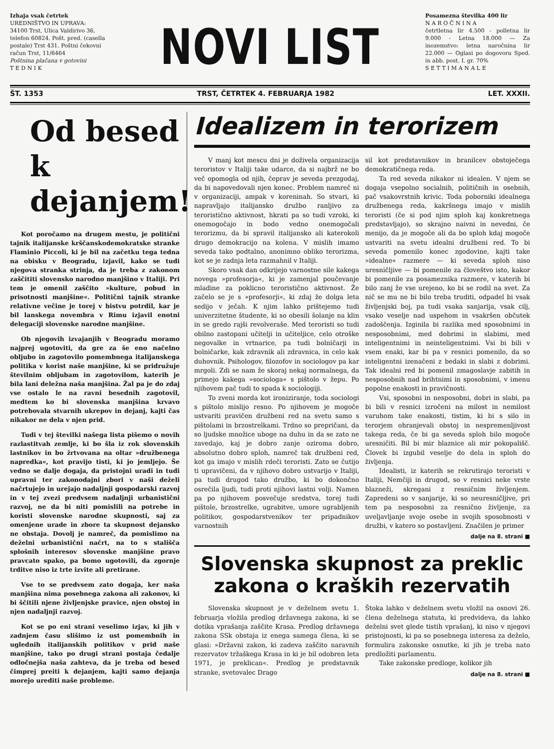Izhaja vsak četrtek
UREDNIŠTVO IN UPRAVA:
34100 Trst, Ulica Valdirivo 36, telefon 60824. Pošt. pred. (casella postale) Trst 431. Poštni čekovni račun Trst, 11/6464
Poštnina plačana v gotovini
T E D N I K
NOVI LIST
Posamezna številka 400 lir
N A R O Č N I N A
četrtletna lir 4.500 - polletna lir 9.000 - Letna 18.000 — Za inozemstvo: letna naročnina lir 22.000 — Oglasi po dogovoru Sped. in abb. post. I. gr. 70%
S E T T I M A N A L E
ŠT. 1353 TRST, ČETRTEK 4. FEBRUARJA 1982 LET. XXXII.
Od besed
k
dejanjem!
Kot poročamo na drugem mestu, je politični tajnik italijanske krščanskodemokratske stranke Flaminio Piccoli, ki je bil na začetku tega tedna na obisku v Beogradu, izjavil, kako se tudi njegova stranka strinja, da je treba z zakonom zaščititi slovensko narodno manjšino v Italiji. Pri tem je omenil zaščito »kulture, pobud in prisotnosti manjšine«. Politični tajnik stranke relativne večine je torej v bistvu potrdil, kar je bil lanskega novembra v Rimu izjavil enotni delegaciji slovenske narodne manjšine.
Ob njegovih izvajanjih v Beogradu moramo najprej ugotoviti, da gre za še eno načelno obljubo in zagotovilo pomembnega italijanskega politika v korist naše manjšine, ki se pridružuje številnim obljubam in zagotovilom, katerih je bila lani deležna naša manjšina. Žal pa je do zdaj vse ostalo le na ravni besednih zagotovil, medtem ko bi slovenska manjšina krvavo potrebovala stvarnih ukrepov in dejanj, kajti čas nikakor ne dela v njen prid.
Tudi v tej številki našega lista pišemo o novih razlastitvah zemlje, ki bo šla iz rok slovenskih lastnikov in bo žrtvovana na oltar »družbenega napredka«, kot pravijo tisti, ki jo jemljejo. Še vedno se dalje dogaja, da pristojni uradi in tudi upravni ter zakonodajni zbori v naši deželi načrtujejo in urejajo nadaljnji gospodarski razvoj in v tej zvezi predvsem nadaljnji urbanistični razvoj, ne da bi niti pomislili na potrebe in koristi slovenske narodne skupnosti, saj za omenjene urade in zbore ta skupnost dejansko ne obstaja. Dovolj je namreč, da pomislimo na deželni urbanistični načrt, na to s stališča splošnih interesov slovenske manjšine pravo pravcato spako, pa bomo ugotovili, da zgornje trditve niso iz trte izvite ali pretirane.
Vse to se predvsem zato dogaja, ker naša manjšina nima posebnega zakona ali zakonov, ki bi ščitili njene življenjske pravice, njen obstoj in njen nadaljnji razvoj.
Kot se po eni strani veselimo izjav, ki jih v zadnjem času slišimo iz ust pomembnih in uglednih italijanskih politikov v prid naše manjšine, tako po drugi strani postaja čedalje odločnejša naša zahteva, da je treba od besed čimprej preiti k dejanjem, kajti samo dejanja morejo urediti naše probleme.
Idealizem in terorizem
V manj kot mescu dni je doživela organizacija teroristov v Italiji take udarce, da si najbrž ne bo več opomogla od njih, čeprav je seveda prezgodaj, da bi napovedovali njen konec. Problem namreč ni v organizaciji, ampak v koreninah. So stvari, ki napravljajo italijansko družbo ranljivo za teroristično aktivnost, hkrati pa so tudi vzroki, ki onemogočajo in bodo vedno onemogočali terorizmu, da bi spravil italijansko ali katerokoli drugo demokracijo na kolena. V mislih imamo seveda tako podtalno, anonimno obliko terorizma, kot se je zadnja leta razmahnil v Italiji.
Skoro vsak dan odkrijejo varnostne sile kakega novega »profesorja«, ki je zamenjal poučevanje mladine za poklicno teroristično aktivnost. Že začelo se je s »profesorji«, ki zdaj že dolga leta sedijo v ječah. K njim lahko prištejemo tudi univerzitetne študente, ki so obesili šolanje na klin in se gredo rajši revolveraše. Med teroristi so tudi obilno zastopani učitelji in učiteljice, celo otroške negovalke in vrtnarice, pa tudi bolničarji in bolničarke, kak zdravnik ali zdravnica, in celo kak duhovnik. Psihologov, filozofov in sociologov pa kar mrgoli. Zdi se nam že skoraj nekaj normalnega, da primejo kakega »sociologa« s pištolo v žepu. Po njihovem pač tudi to spada k sociologiji.
To zveni morda kot ironiziranje, toda sociologi s pištolo mislijo resno. Po njihovem je mogoče ustvariti pravičen družbeni red na svetu samo s pištolami in brzostrelkami. Trdno so prepričani, da so ljudske množice uboge na duhu in da se zato ne zavedajo, kaj je dobro zanje oziroma dobro, absolutno dobro sploh, namreč tak družbeni red, kot ga imajo v mislih rdeči teroristi. Zato se čutijo ti upravičeni, da v njihovo dobro ustvarijo v Italiji, pa tudi drugod tako družbo, ki bo dokončno osrečila ljudi, tudi proti njihovi lastni volji. Namen pa po njihovem posvečuje sredstva, torej tudi pištole, brzostrelke, ugrabitve, umore ugrabljenih politikov, gospodarstvenikov ter pripadnikov varnostnih
sil kot predstavnikov in branilcev obstoječega demokratičnega reda.
Ta red seveda nikakor ni idealen. V njem se dogaja vsepolno socialnih, političnih in osebnih, pač vsakovrstnih krivic. Toda poborniki idealnega družbenega reda, kakršnega imajo v mislih teroristi (če si pod njim sploh kaj konkretnega predstavljajo), so skrajno naivni in nevedni, če menijo, da je mogoče ali da bo sploh kdaj mogoče ustvariti na svetu idealni družbeni red. To bi seveda pomenilo konec zgodovine, kajti take »idealne« razmere — ki seveda sploh niso uresničljive — bi pomenile za človeštvo isto, kakor bi pomenile za posameznika razmere, v katerih bi bilo zanj že vse urejeno, ko bi se rodil na svet. Za nič se mu ne bi bilo treba truditi, odpadel bi vsak življenjski boj, pa tudi vsaka sanjarija, vsak cilj, vsako veselje nad uspehom in vsakršen občutek zadoščenja. Izginila bi razlika med sposobnimi in nesposobnimi, med dobrimi in slabimi, med inteligentnimi in neinteligentnimi. Vsi bi bili v vsem enaki, kar bi pa v resnici pomenilo, da so inteligentni izenačeni z bedaki in slabi z dobrimi. Tak idealni red bi pomenil zmagoslavje zabitih in nesposobnih nad brihtnimi in sposobnimi, v imenu popolne enakosti in pravičnosti.
Vsi, sposobni in nesposobni, dobri in slabi, pa bi bili v resnici izročeni na milost in nemilost varuhom take enakosti, tistim, ki bi s silo in terorjem ohranjevali obstoj in nespremenljivost takega reda, če bi ga seveda sploh bilo mogoče uresničiti. Bil bi mir blaznice ali mir pokopališč. Človek bi izgubil veselje do dela in sploh do življenja.
Idealisti, iz katerih se rekrutirajo teroristi v Italiji, Nemčiji in drugod, so v resnici neke vrste blazneži, skregani z resničnim življenjem. Zapredeni so v sanjarije, ki so neuresničljive, pri tem pa nesposobni za resnično življenje, za uveljavljanje svoje osebe in svojih sposobnosti v družbi, v katero so postavljeni. Značilen je primer
dalje na 8. strani ■
Slovenska skupnost za preklic
zakona o kraških rezervatih
Slovenska skupnost je v deželnem svetu 1. februarja vložila predlog državnega zakona, ki se dotika vprašanja zaščite Krasa. Predlog državnega zakona SSk obstaja iz enega samega člena, ki se glasi: »Državni zakon, ki zadeva zaščito naravnih rezervatov tržaškega Krasa in ki je bil odobren leta 1971, je preklican«. Predlog je predstavnik stranke, svetovalec Drago
Štoka lahko v deželnem svetu vložil na osnovi 26. člena deželnega statuta, ki predvideva, da lahko deželni svet glede tistih vprašanj, ki niso v njegovi pristojnosti, ki pa so posebnega interesa za deželo, formulira zakonske osnutke, ki jih je treba nato predložiti parlamentu.
Take zakonske predloge, kolikor jih
dalje na 8. strani ■